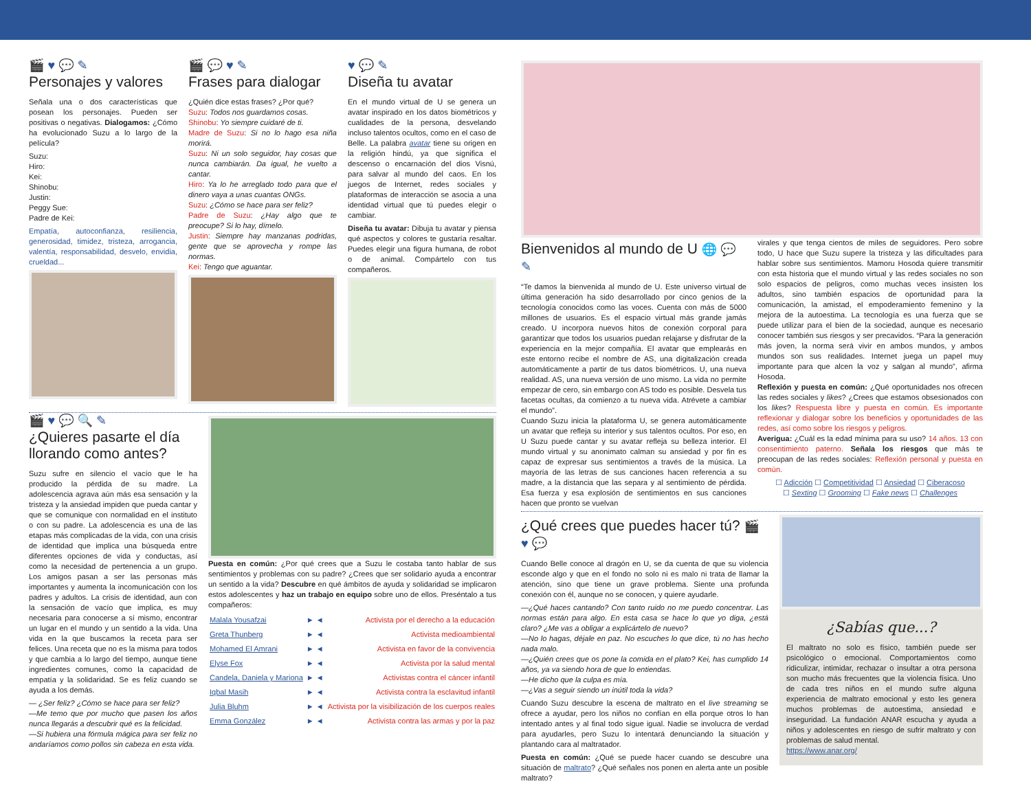🎬 ♥ 💬 ✎
Personajes y valores
Señala una o dos características que posean los personajes. Pueden ser positivas o negativas. Dialogamos: ¿Cómo ha evolucionado Suzu a lo largo de la película?
Suzu:
Hiro:
Kei:
Shinobu:
Justin:
Peggy Sue:
Padre de Kei:
Empatía, autoconfianza, resiliencia, generosidad, timidez, tristeza, arrogancia, valentía, responsabilidad, desvelo, envidia, crueldad...
🎬 💬 ♥ ✎
Frases para dialogar
¿Quién dice estas frases? ¿Por qué?
Suzu: Todos nos guardamos cosas.
Shinobu: Yo siempre cuidaré de ti.
Madre de Suzu: Si no lo hago esa niña morirá.
Suzu: Ni un solo seguidor, hay cosas que nunca cambiarán. Da igual, he vuelto a cantar.
Hiro: Ya lo he arreglado todo para que el dinero vaya a unas cuantas ONGs.
Suzu: ¿Cómo se hace para ser feliz?
Padre de Suzu: ¿Hay algo que te preocupe? Si lo hay, dímelo.
Justin: Siempre hay manzanas podridas, gente que se aprovecha y rompe las normas.
Kei: Tengo que aguantar.
♥ 💬 ✎
Diseña tu avatar
En el mundo virtual de U se genera un avatar inspirado en los datos biométricos y cualidades de la persona, desvelando incluso talentos ocultos, como en el caso de Belle. La palabra avatar tiene su origen en la religión hindú, ya que significa el descenso o encarnación del dios Visnú, para salvar al mundo del caos. En los juegos de Internet, redes sociales y plataformas de interacción se asocia a una identidad virtual que tú puedes elegir o cambiar.
Diseña tu avatar: Dibuja tu avatar y piensa qué aspectos y colores te gustaría resaltar. Puedes elegir una figura humana, de robot o de animal. Compártelo con tus compañeros.
🎬 ♥ 💬 🔍 ✎
¿Quieres pasarte el día llorando como antes?
Suzu sufre en silencio el vacío que le ha producido la pérdida de su madre. La adolescencia agrava aún más esa sensación y la tristeza y la ansiedad impiden que pueda cantar y que se comunique con normalidad en el instituto o con su padre. La adolescencia es una de las etapas más complicadas de la vida, con una crisis de identidad que implica una búsqueda entre diferentes opciones de vida y conductas, así como la necesidad de pertenencia a un grupo. Los amigos pasan a ser las personas más importantes y aumenta la incomunicación con los padres y adultos. La crisis de identidad, aun con la sensación de vacío que implica, es muy necesaria para conocerse a sí mismo, encontrar un lugar en el mundo y un sentido a la vida. Una vida en la que buscamos la receta para ser felices. Una receta que no es la misma para todos y que cambia a lo largo del tiempo, aunque tiene ingredientes comunes, como la capacidad de empatía y la solidaridad. Se es feliz cuando se ayuda a los demás.
— ¿Ser feliz? ¿Cómo se hace para ser feliz?
—Me temo que por mucho que pasen los años nunca llegarás a descubrir qué es la felicidad.
—Si hubiera una fórmula mágica para ser feliz no andaríamos como pollos sin cabeza en esta vida.
Puesta en común: ¿Por qué crees que a Suzu le costaba tanto hablar de sus sentimientos y problemas con su padre? ¿Crees que ser solidario ayuda a encontrar un sentido a la vida? Descubre en qué ámbitos de ayuda y solidaridad se implicaron estos adolescentes y haz un trabajo en equipo sobre uno de ellos. Preséntalo a tus compañeros:
| Malala Yousafzai | ► ◄ | Activista por el derecho a la educación |
| Greta Thunberg | ► ◄ | Activista medioambiental |
| Mohamed El Amrani | ► ◄ | Activista en favor de la convivencia |
| Elyse Fox | ► ◄ | Activista por la salud mental |
| Candela, Daniela y Mariona | ► ◄ | Activistas contra el cáncer infantil |
| Iqbal Masih | ► ◄ | Activista contra la esclavitud infantil |
| Julia Bluhm | ► ◄ | Activista por la visibilización de los cuerpos reales |
| Emma González | ► ◄ | Activista contra las armas y por la paz |
Bienvenidos al mundo de U 🌐 💬 ✎
“Te damos la bienvenida al mundo de U. Este universo virtual de última generación ha sido desarrollado por cinco genios de la tecnología conocidos como las voces. Cuenta con más de 5000 millones de usuarios. Es el espacio virtual más grande jamás creado. U incorpora nuevos hitos de conexión corporal para garantizar que todos los usuarios puedan relajarse y disfrutar de la experiencia en la mejor compañía. El avatar que emplearás en este entorno recibe el nombre de AS, una digitalización creada automáticamente a partir de tus datos biométricos. U, una nueva realidad. AS, una nueva versión de uno mismo. La vida no permite empezar de cero, sin embargo con AS todo es posible. Desvela tus facetas ocultas, da comienzo a tu nueva vida. Atrévete a cambiar el mundo”.
Cuando Suzu inicia la plataforma U, se genera automáticamente un avatar que refleja su interior y sus talentos ocultos. Por eso, en U Suzu puede cantar y su avatar refleja su belleza interior. El mundo virtual y su anonimato calman su ansiedad y por fin es capaz de expresar sus sentimientos a través de la música. La mayoría de las letras de sus canciones hacen referencia a su madre, a la distancia que las separa y al sentimiento de pérdida. Esa fuerza y esa explosión de sentimientos en sus canciones hacen que pronto se vuelvan
virales y que tenga cientos de miles de seguidores. Pero sobre todo, U hace que Suzu supere la tristeza y las dificultades para hablar sobre sus sentimientos. Mamoru Hosoda quiere transmitir con esta historia que el mundo virtual y las redes sociales no son solo espacios de peligros, como muchas veces insisten los adultos, sino también espacios de oportunidad para la comunicación, la amistad, el empoderamiento femenino y la mejora de la autoestima. La tecnología es una fuerza que se puede utilizar para el bien de la sociedad, aunque es necesario conocer también sus riesgos y ser precavidos. “Para la generación más joven, la norma será vivir en ambos mundos, y ambos mundos son sus realidades. Internet juega un papel muy importante para que alcen la voz y salgan al mundo”, afirma Hosoda.
Reflexión y puesta en común: ¿Qué oportunidades nos ofrecen las redes sociales y likes? ¿Crees que estamos obsesionados con los likes? Respuesta libre y puesta en común. Es importante reflexionar y dialogar sobre los beneficios y oportunidades de las redes, así como sobre los riesgos y peligros.
Averigua: ¿Cuál es la edad mínima para su uso? 14 años. 13 con consentimiento paterno. Señala los riesgos que más te preocupan de las redes sociales: Reflexión personal y puesta en común.
☐ Adicción ☐ Competitividad ☐ Ansiedad ☐ Ciberacoso
☐ Sexting ☐ Grooming ☐ Fake news ☐ Challenges
¿Qué crees que puedes hacer tú? 🎬 ♥ 💬
Cuando Belle conoce al dragón en U, se da cuenta de que su violencia esconde algo y que en el fondo no solo ni es malo ni trata de llamar la atención, sino que tiene un grave problema. Siente una profunda conexión con él, aunque no se conocen, y quiere ayudarle.
—¿Qué haces cantando? Con tanto ruido no me puedo concentrar. Las normas están para algo. En esta casa se hace lo que yo diga, ¿está claro? ¿Me vas a obligar a explicártelo de nuevo?
—No lo hagas, déjale en paz. No escuches lo que dice, tú no has hecho nada malo.
—¿Quién crees que os pone la comida en el plato? Kei, has cumplido 14 años, ya va siendo hora de que lo entiendas.
—He dicho que la culpa es mía.
—¿Vas a seguir siendo un inútil toda la vida?
Cuando Suzu descubre la escena de maltrato en el live streaming se ofrece a ayudar, pero los niños no confían en ella porque otros lo han intentado antes y al final todo sigue igual. Nadie se involucra de verdad para ayudarles, pero Suzu lo intentará denunciando la situación y plantando cara al maltratador.
Puesta en común: ¿Qué se puede hacer cuando se descubre una situación de maltrato? ¿Qué señales nos ponen en alerta ante un posible maltrato?
¿Sabías que...?
El maltrato no solo es físico, también puede ser psicológico o emocional. Comportamientos como ridiculizar, intimidar, rechazar o insultar a otra persona son mucho más frecuentes que la violencia física. Uno de cada tres niños en el mundo sufre alguna experiencia de maltrato emocional y esto les genera muchos problemas de autoestima, ansiedad e inseguridad. La fundación ANAR escucha y ayuda a niños y adolescentes en riesgo de sufrir maltrato y con problemas de salud mental.
https://www.anar.org/